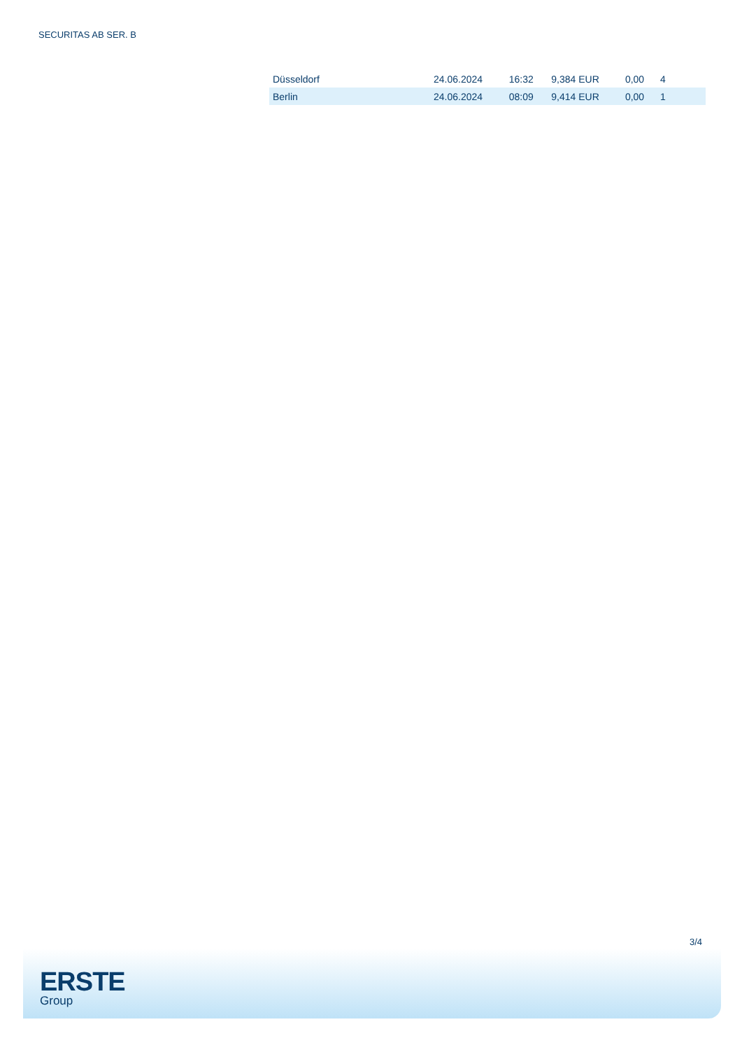SECURITAS AB SER. B
| Düsseldorf | 24.06.2024 | 16:32 | 9,384 EUR | 0,00 | 4 |
| Berlin | 24.06.2024 | 08:09 | 9,414 EUR | 0,00 | 1 |
3/4
ERSTE
Group